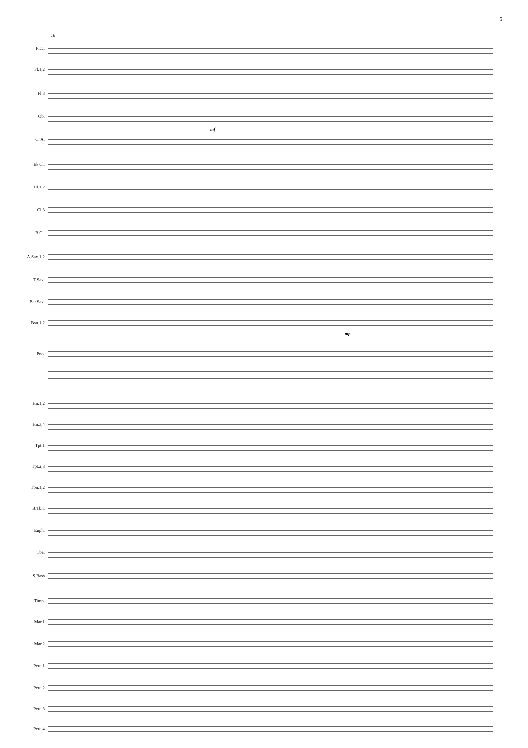5
16
Picc.
Fl.1,2
Fl.3
Ob.
mf
C. A.
E♭ Cl.
Cl.1,2
Cl.3
B.Cl.
A.Sax.1,2
T.Sax.
Bar.Sax.
Bsn.1,2
mp
Pno.
Hn.1,2
Hn.3,4
Tpt.1
Tpt.2,3
Tbn.1,2
B.Tbn.
Euph.
Tba.
S.Bass
Timp.
Mar.1
Mar.2
Perc.1
Perc.2
Perc.3
Perc.4